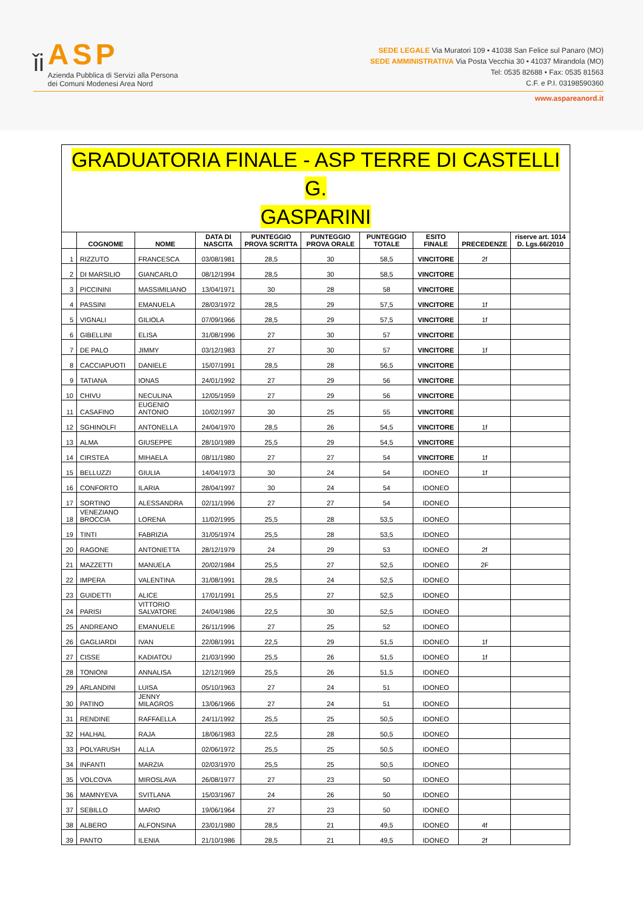ǐi
ASP
Azienda Pubblica di Servizi alla Persona
dei Comuni Modenesi Area Nord
SEDE LEGALE Via Muratori 109 • 41038 San Felice sul Panaro (MO)
SEDE AMMINISTRATIVA Via Posta Vecchia 30 • 41037 Mirandola (MO)
Tel: 0535 82688 • Fax: 0535 81563
C.F. e P.I. 03198590360
www.aspareanord.it
| GRADUATORIA FINALE - ASP TERRE DI CASTELLI G. GASPARINI | | | | | | | | | |
| --- | --- | --- | --- | --- | --- | --- | --- | --- | --- |
| | COGNOME | NOME | DATA DI NASCITA | PUNTEGGIO PROVA SCRITTA | PUNTEGGIO PROVA ORALE | PUNTEGGIO TOTALE | ESITO FINALE | PRECEDENZE | riserve art. 1014 D. Lgs.66/2010 |
| 1 | RIZZUTO | FRANCESCA | 03/08/1981 | 28,5 | 30 | 58,5 | VINCITORE | 2f | |
| 2 | DI MARSILIO | GIANCARLO | 08/12/1994 | 28,5 | 30 | 58,5 | VINCITORE | | |
| 3 | PICCININI | MASSIMILIANO | 13/04/1971 | 30 | 28 | 58 | VINCITORE | | |
| 4 | PASSINI | EMANUELA | 28/03/1972 | 28,5 | 29 | 57,5 | VINCITORE | 1f | |
| 5 | VIGNALI | GILIOLA | 07/09/1966 | 28,5 | 29 | 57,5 | VINCITORE | 1f | |
| 6 | GIBELLINI | ELISA | 31/08/1996 | 27 | 30 | 57 | VINCITORE | | |
| 7 | DE PALO | JIMMY | 03/12/1983 | 27 | 30 | 57 | VINCITORE | 1f | |
| 8 | CACCIAPUOTI | DANIELE | 15/07/1991 | 28,5 | 28 | 56,5 | VINCITORE | | |
| 9 | TATIANA | IONAS | 24/01/1992 | 27 | 29 | 56 | VINCITORE | | |
| 10 | CHIVU | NECULINA | 12/05/1959 | 27 | 29 | 56 | VINCITORE | | |
| 11 | CASAFINO | EUGENIO ANTONIO | 10/02/1997 | 30 | 25 | 55 | VINCITORE | | |
| 12 | SGHINOLFI | ANTONELLA | 24/04/1970 | 28,5 | 26 | 54,5 | VINCITORE | 1f | |
| 13 | ALMA | GIUSEPPE | 28/10/1989 | 25,5 | 29 | 54,5 | VINCITORE | | |
| 14 | CIRSTEA | MIHAELA | 08/11/1980 | 27 | 27 | 54 | VINCITORE | 1f | |
| 15 | BELLUZZI | GIULIA | 14/04/1973 | 30 | 24 | 54 | IDONEO | 1f | |
| 16 | CONFORTO | ILARIA | 28/04/1997 | 30 | 24 | 54 | IDONEO | | |
| 17 | SORTINO | ALESSANDRA | 02/11/1996 | 27 | 27 | 54 | IDONEO | | |
| 18 | VENEZIANO BROCCIA | LORENA | 11/02/1995 | 25,5 | 28 | 53,5 | IDONEO | | |
| 19 | TINTI | FABRIZIA | 31/05/1974 | 25,5 | 28 | 53,5 | IDONEO | | |
| 20 | RAGONE | ANTONIETTA | 28/12/1979 | 24 | 29 | 53 | IDONEO | 2f | |
| 21 | MAZZETTI | MANUELA | 20/02/1984 | 25,5 | 27 | 52,5 | IDONEO | 2F | |
| 22 | IMPERA | VALENTINA | 31/08/1991 | 28,5 | 24 | 52,5 | IDONEO | | |
| 23 | GUIDETTI | ALICE | 17/01/1991 | 25,5 | 27 | 52,5 | IDONEO | | |
| 24 | PARISI | VITTORIO SALVATORE | 24/04/1986 | 22,5 | 30 | 52,5 | IDONEO | | |
| 25 | ANDREANO | EMANUELE | 26/11/1996 | 27 | 25 | 52 | IDONEO | | |
| 26 | GAGLIARDI | IVAN | 22/08/1991 | 22,5 | 29 | 51,5 | IDONEO | 1f | |
| 27 | CISSE | KADIATOU | 21/03/1990 | 25,5 | 26 | 51,5 | IDONEO | 1f | |
| 28 | TONIONI | ANNALISA | 12/12/1969 | 25,5 | 26 | 51,5 | IDONEO | | |
| 29 | ARLANDINI | LUISA | 05/10/1963 | 27 | 24 | 51 | IDONEO | | |
| 30 | PATINO | JENNY MILAGROS | 13/06/1966 | 27 | 24 | 51 | IDONEO | | |
| 31 | RENDINE | RAFFAELLA | 24/11/1992 | 25,5 | 25 | 50,5 | IDONEO | | |
| 32 | HALHAL | RAJA | 18/06/1983 | 22,5 | 28 | 50,5 | IDONEO | | |
| 33 | POLYARUSH | ALLA | 02/06/1972 | 25,5 | 25 | 50,5 | IDONEO | | |
| 34 | INFANTI | MARZIA | 02/03/1970 | 25,5 | 25 | 50,5 | IDONEO | | |
| 35 | VOLCOVA | MIROSLAVA | 26/08/1977 | 27 | 23 | 50 | IDONEO | | |
| 36 | MAMNYEVA | SVITLANA | 15/03/1967 | 24 | 26 | 50 | IDONEO | | |
| 37 | SEBILLO | MARIO | 19/06/1964 | 27 | 23 | 50 | IDONEO | | |
| 38 | ALBERO | ALFONSINA | 23/01/1980 | 28,5 | 21 | 49,5 | IDONEO | 4f | |
| 39 | PANTO | ILENIA | 21/10/1986 | 28,5 | 21 | 49,5 | IDONEO | 2f | |